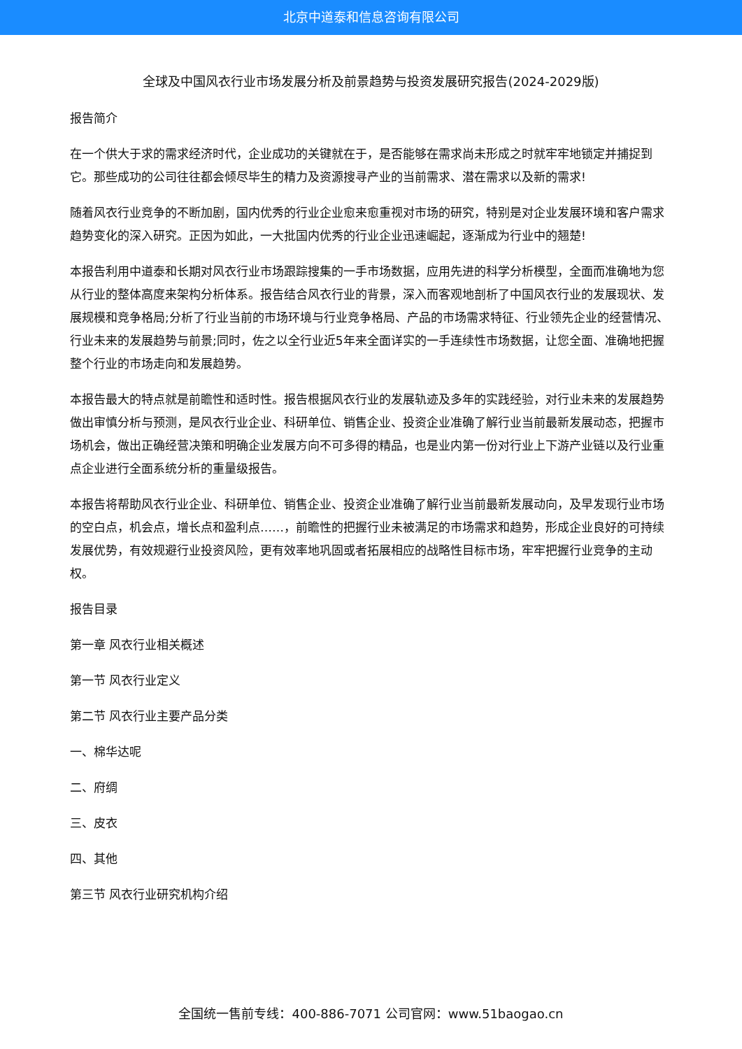北京中道泰和信息咨询有限公司
全球及中国风衣行业市场发展分析及前景趋势与投资发展研究报告(2024-2029版)
报告简介
在一个供大于求的需求经济时代，企业成功的关键就在于，是否能够在需求尚未形成之时就牢牢地锁定并捕捉到它。那些成功的公司往往都会倾尽毕生的精力及资源搜寻产业的当前需求、潜在需求以及新的需求!
随着风衣行业竞争的不断加剧，国内优秀的行业企业愈来愈重视对市场的研究，特别是对企业发展环境和客户需求趋势变化的深入研究。正因为如此，一大批国内优秀的行业企业迅速崛起，逐渐成为行业中的翘楚!
本报告利用中道泰和长期对风衣行业市场跟踪搜集的一手市场数据，应用先进的科学分析模型，全面而准确地为您从行业的整体高度来架构分析体系。报告结合风衣行业的背景，深入而客观地剖析了中国风衣行业的发展现状、发展规模和竞争格局;分析了行业当前的市场环境与行业竞争格局、产品的市场需求特征、行业领先企业的经营情况、行业未来的发展趋势与前景;同时，佐之以全行业近5年来全面详实的一手连续性市场数据，让您全面、准确地把握整个行业的市场走向和发展趋势。
本报告最大的特点就是前瞻性和适时性。报告根据风衣行业的发展轨迹及多年的实践经验，对行业未来的发展趋势做出审慎分析与预测，是风衣行业企业、科研单位、销售企业、投资企业准确了解行业当前最新发展动态，把握市场机会，做出正确经营决策和明确企业发展方向不可多得的精品，也是业内第一份对行业上下游产业链以及行业重点企业进行全面系统分析的重量级报告。
本报告将帮助风衣行业企业、科研单位、销售企业、投资企业准确了解行业当前最新发展动向，及早发现行业市场的空白点，机会点，增长点和盈利点……，前瞻性的把握行业未被满足的市场需求和趋势，形成企业良好的可持续发展优势，有效规避行业投资风险，更有效率地巩固或者拓展相应的战略性目标市场，牢牢把握行业竞争的主动权。
报告目录
第一章 风衣行业相关概述
第一节 风衣行业定义
第二节 风衣行业主要产品分类
一、棉华达呢
二、府绸
三、皮衣
四、其他
第三节 风衣行业研究机构介绍
全国统一售前专线：400-886-7071 公司官网：www.51baogao.cn